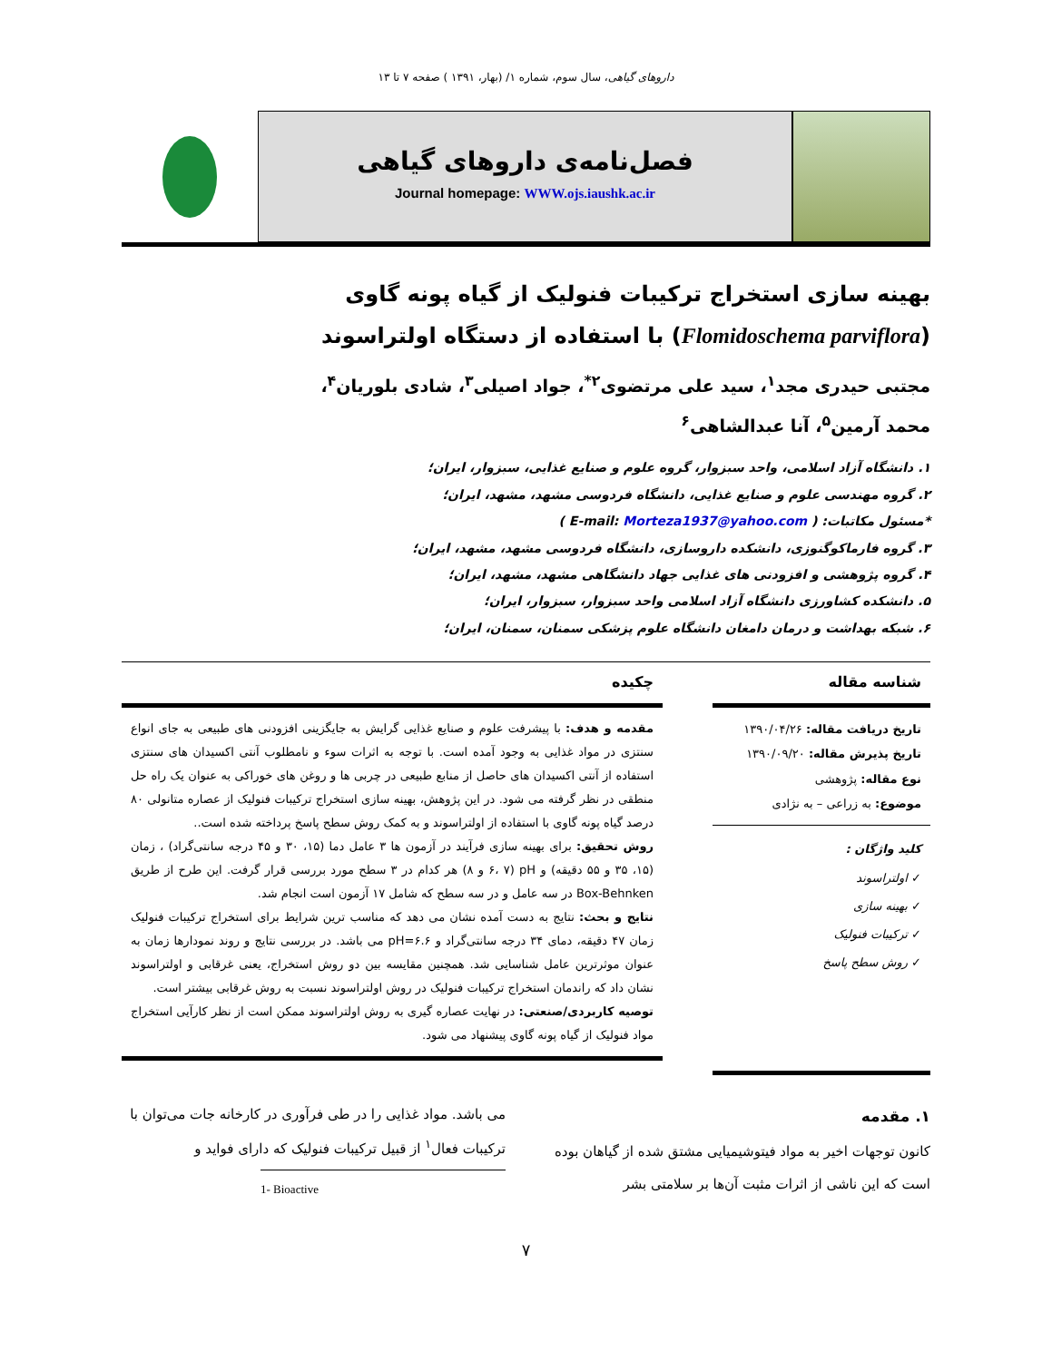داروهای گیاهی، سال سوم، شماره ۱/ (بهار، ۱۳۹۱ ) صفحه ۷ تا ۱۳
فصل‌نامه‌ی داروهای گیاهی
Journal homepage: WWW.ojs.iaushk.ac.ir
بهینه سازی استخراج ترکیبات فنولیک از گیاه پونه گاوی
(Flomidoschema parviflora) با استفاده از دستگاه اولتراسوند
مجتبی حیدری مجد<sup>۱</sup>، سید علی مرتضوی<sup>۲*</sup>، جواد اصیلی<sup>۳</sup>، شادی بلوریان<sup>۴</sup>،
محمد آرمین<sup>۵</sup>، آنا عبدالشاهی<sup>۶</sup>
۱. دانشگاه آزاد اسلامی، واحد سبزوار، گروه علوم و صنایع غذایی، سبزوار، ایران؛
۲. گروه مهندسی علوم و صنایع غذایی، دانشگاه فردوسی مشهد، مشهد، ایران؛
*مسئول مکاتبات: ( E-mail: Morteza1937@yahoo.com )
۳. گروه فارماکوگنوزی، دانشکده داروسازی، دانشگاه فردوسی مشهد، مشهد، ایران؛
۴. گروه پژوهشی و افزودنی های غذایی جهاد دانشگاهی مشهد، مشهد، ایران؛
۵. دانشکده کشاورزی دانشگاه آزاد اسلامی واحد سبزوار، سبزوار، ایران؛
۶. شبکه بهداشت و درمان دامغان دانشگاه علوم پزشکی سمنان، سمنان، ایران؛
شناسه مقاله
تاریخ دریافت مقاله: ۱۳۹۰/۰۴/۲۶
تاریخ پذیرش مقاله: ۱۳۹۰/۰۹/۲۰
نوع مقاله: پژوهشی
موضوع: به زراعی – به نژادی
کلید واژگان :
✓ اولتراسوند
✓ بهینه سازی
✓ ترکیبات فنولیک
✓ روش سطح پاسخ
چکیده
مقدمه و هدف: با پیشرفت علوم و صنایع غذایی گرایش به جایگزینی افزودنی های طبیعی به جای انواع سنتزی در مواد غذایی به وجود آمده است. با توجه به اثرات سوء و نامطلوب آنتی اکسیدان های سنتزی استفاده از آنتی اکسیدان های حاصل از منابع طبیعی در چربی ها و روغن های خوراکی به عنوان یک راه حل منطقی در نظر گرفته می شود. در این پژوهش، بهینه سازی استخراج ترکیبات فنولیک از عصاره متانولی ۸۰ درصد گیاه پونه گاوی با استفاده از اولتراسوند و به کمک روش سطح پاسخ پرداخته شده است..
روش تحقیق: برای بهینه سازی فرآیند در آزمون ها ۳ عامل دما (۱۵، ۳۰ و ۴۵ درجه سانتی‌گراد) ، زمان (۱۵، ۳۵ و ۵۵ دقیقه) و pH (۶، ۷ و ۸) هر کدام در ۳ سطح مورد بررسی قرار گرفت. این طرح از طریق Box-Behnken در سه عامل و در سه سطح که شامل ۱۷ آزمون است انجام شد.
نتایج و بحث: نتایج به دست آمده نشان می دهد که مناسب ترین شرایط برای استخراج ترکیبات فنولیک زمان ۴۷ دقیقه، دمای ۳۴ درجه سانتی‌گراد و pH=۶.۶ می باشد. در بررسی نتایج و روند نمودارها زمان به عنوان موثرترین عامل شناسایی شد. همچنین مقایسه بین دو روش استخراج، یعنی غرقابی و اولتراسوند نشان داد که راندمان استخراج ترکیبات فنولیک در روش اولتراسوند نسبت به روش غرقابی بیشتر است.
توصیه کاربردی/صنعتی: در نهایت عصاره گیری به روش اولتراسوند ممکن است از نظر کارآیی استخراج مواد فنولیک از گیاه پونه گاوی پیشنهاد می شود.
۱. مقدمه
کانون توجهات اخیر به مواد فیتوشیمیایی مشتق شده از گیاهان بوده است که این ناشی از اثرات مثبت آن‌ها بر سلامتی بشر
می باشد. مواد غذایی را در طی فرآوری در کارخانه جات می‌توان با ترکیبات فعال<sup>۱</sup> از قبیل ترکیبات فنولیک که دارای فواید و
1- Bioactive
۷